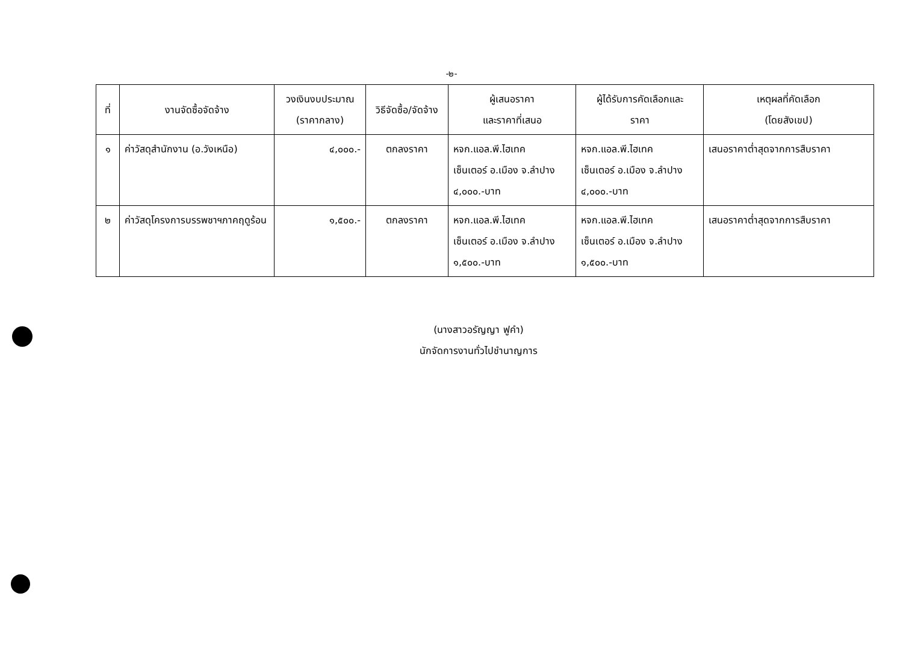-๒-
| ที่ | งานจัดซื้อจัดจ้าง | วงเงินงบประมาณ (ราคากลาง) | วิธีจัดซื้อ/จัดจ้าง | ผู้เสนอราคา และราคาที่เสนอ | ผู้ได้รับการคัดเลือกและ ราคา | เหตุผลที่คัดเลือก (โดยสังเขป) |
| --- | --- | --- | --- | --- | --- | --- |
| ๑ | ค่าวัสดุสำนักงาน (อ.วังเหนือ) | ๔,๐๐๐.- | ตกลงราคา | หจก.แอล.พี.ไฮเทค เซ็นเตอร์ อ.เมือง จ.ลำปาง ๔,๐๐๐.-บาท | หจก.แอล.พี.ไฮเทค เซ็นเตอร์ อ.เมือง จ.ลำปาง ๔,๐๐๐.-บาท | เสนอราคาต่ำสุดจากการสืบราคา |
| ๒ | ค่าวัสดุโครงการบรรพชาฯภาคฤดูร้อน | ๑,๕๐๐.- | ตกลงราคา | หจก.แอล.พี.ไฮเทค เซ็นเตอร์ อ.เมือง จ.ลำปาง ๑,๕๐๐.-บาท | หจก.แอล.พี.ไฮเทค เซ็นเตอร์ อ.เมือง จ.ลำปาง ๑,๕๐๐.-บาท | เสนอราคาต่ำสุดจากการสืบราคา |
(นางสาวอรัญญา ฟูคำ)
นักจัดการงานทั่วไปชำนาญการ